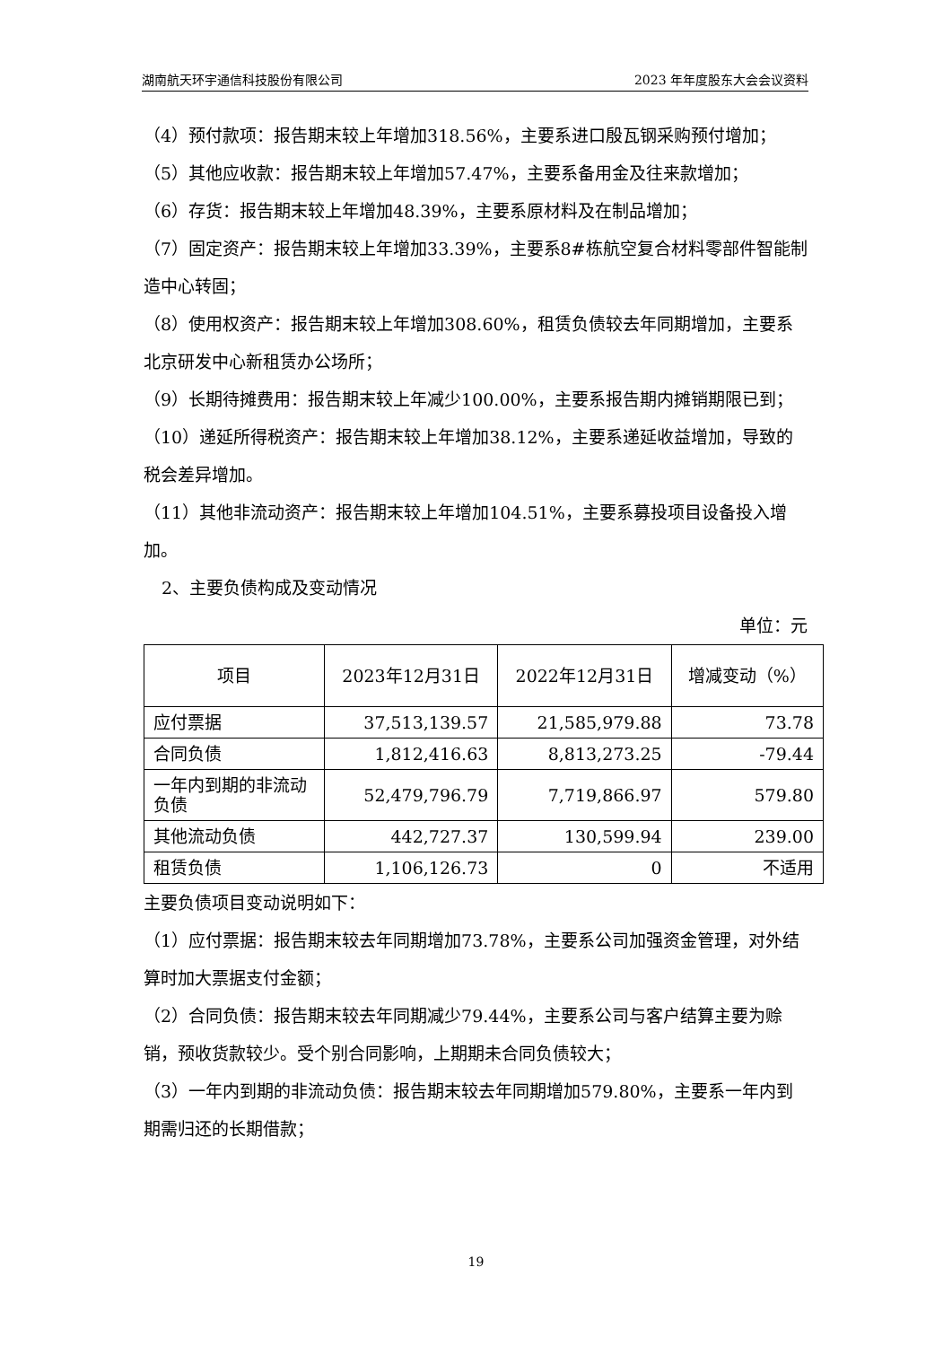湖南航天环宇通信科技股份有限公司 2023 年年度股东大会会议资料
（4）预付款项：报告期末较上年增加318.56%，主要系进口殷瓦钢采购预付增加；
（5）其他应收款：报告期末较上年增加57.47%，主要系备用金及往来款增加；
（6）存货：报告期末较上年增加48.39%，主要系原材料及在制品增加；
（7）固定资产：报告期末较上年增加33.39%，主要系8#栋航空复合材料零部件智能制造中心转固；
（8）使用权资产：报告期末较上年增加308.60%，租赁负债较去年同期增加，主要系北京研发中心新租赁办公场所；
（9）长期待摊费用：报告期末较上年减少100.00%，主要系报告期内摊销期限已到；
（10）递延所得税资产：报告期末较上年增加38.12%，主要系递延收益增加，导致的税会差异增加。
（11）其他非流动资产：报告期末较上年增加104.51%，主要系募投项目设备投入增加。
2、主要负债构成及变动情况
单位：元
| 项目 | 2023年12月31日 | 2022年12月31日 | 增减变动（%） |
| --- | --- | --- | --- |
| 应付票据 | 37,513,139.57 | 21,585,979.88 | 73.78 |
| 合同负债 | 1,812,416.63 | 8,813,273.25 | -79.44 |
| 一年内到期的非流动负债 | 52,479,796.79 | 7,719,866.97 | 579.80 |
| 其他流动负债 | 442,727.37 | 130,599.94 | 239.00 |
| 租赁负债 | 1,106,126.73 | 0 | 不适用 |
主要负债项目变动说明如下：
（1）应付票据：报告期末较去年同期增加73.78%，主要系公司加强资金管理，对外结算时加大票据支付金额；
（2）合同负债：报告期末较去年同期减少79.44%，主要系公司与客户结算主要为赊销，预收货款较少。受个别合同影响，上期期未合同负债较大；
（3）一年内到期的非流动负债：报告期末较去年同期增加579.80%，主要系一年内到期需归还的长期借款；
19